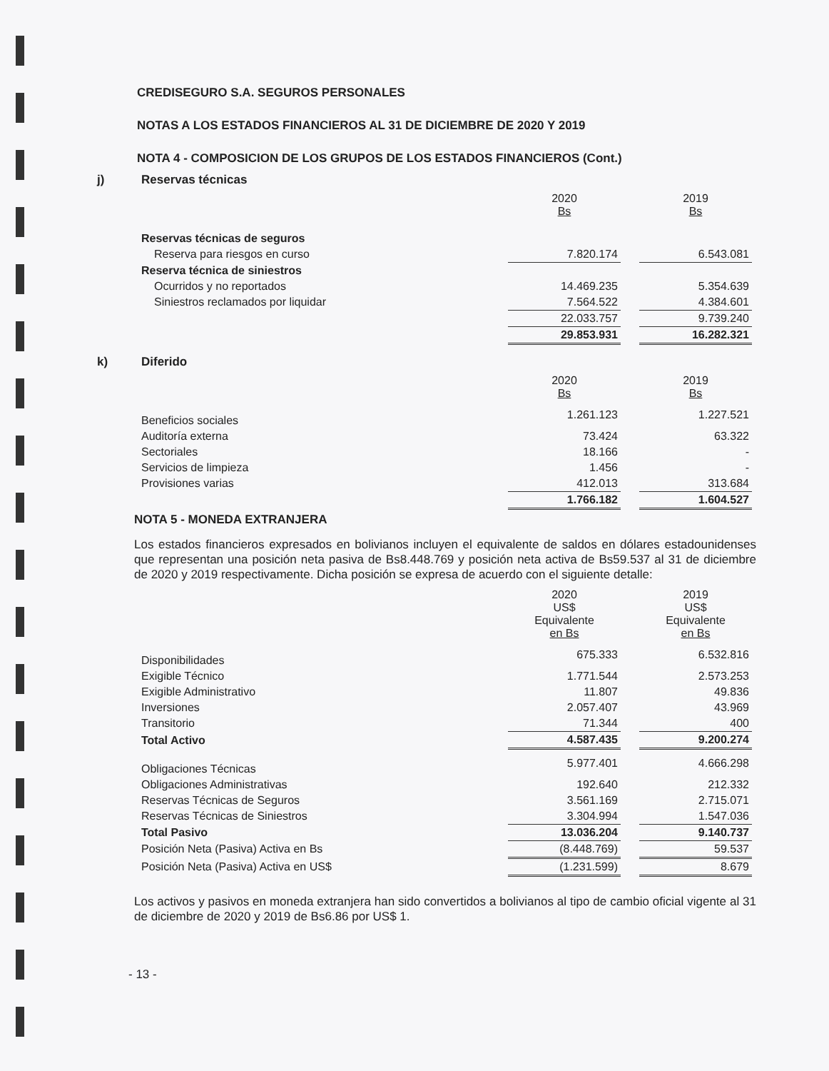CREDISEGURO S.A. SEGUROS PERSONALES
NOTAS A LOS ESTADOS FINANCIEROS AL 31 DE DICIEMBRE DE 2020 Y 2019
NOTA 4 - COMPOSICION DE LOS GRUPOS DE LOS ESTADOS FINANCIEROS (Cont.)
j) Reservas técnicas
| | 2020 Bs | | 2019 Bs |
| Reservas técnicas de seguros | | | |
| Reserva para riesgos en curso | 7.820.174 | | 6.543.081 |
| Reserva técnica de siniestros | | | |
| Ocurridos y no reportados | 14.469.235 | | 5.354.639 |
| Siniestros reclamados por liquidar | 7.564.522 | | 4.384.601 |
| | 22.033.757 | | 9.739.240 |
| | 29.853.931 | | 16.282.321 |
k) Diferido
| | 2020 Bs | | 2019 Bs |
| Beneficios sociales | 1.261.123 | | 1.227.521 |
| Auditoría externa | 73.424 | | 63.322 |
| Sectoriales | 18.166 | | - |
| Servicios de limpieza | 1.456 | | - |
| Provisiones varias | 412.013 | | 313.684 |
| | 1.766.182 | | 1.604.527 |
NOTA 5 - MONEDA EXTRANJERA
Los estados financieros expresados en bolivianos incluyen el equivalente de saldos en dólares estadounidenses que representan una posición neta pasiva de Bs8.448.769 y posición neta activa de Bs59.537 al 31 de diciembre de 2020 y 2019 respectivamente. Dicha posición se expresa de acuerdo con el siguiente detalle:
| | 2020 US$ Equivalente en Bs | | 2019 US$ Equivalente en Bs |
| Disponibilidades | 675.333 | | 6.532.816 |
| Exigible Técnico | 1.771.544 | | 2.573.253 |
| Exigible Administrativo | 11.807 | | 49.836 |
| Inversiones | 2.057.407 | | 43.969 |
| Transitorio | 71.344 | | 400 |
| Total Activo | 4.587.435 | | 9.200.274 |
| Obligaciones Técnicas | 5.977.401 | | 4.666.298 |
| Obligaciones Administrativas | 192.640 | | 212.332 |
| Reservas Técnicas de Seguros | 3.561.169 | | 2.715.071 |
| Reservas Técnicas de Siniestros | 3.304.994 | | 1.547.036 |
| Total Pasivo | 13.036.204 | | 9.140.737 |
| Posición Neta (Pasiva) Activa en Bs | (8.448.769) | | 59.537 |
| Posición Neta (Pasiva) Activa en US$ | (1.231.599) | | 8.679 |
Los activos y pasivos en moneda extranjera han sido convertidos a bolivianos al tipo de cambio oficial vigente al 31 de diciembre de 2020 y 2019 de Bs6.86 por US$ 1.
- 13 -